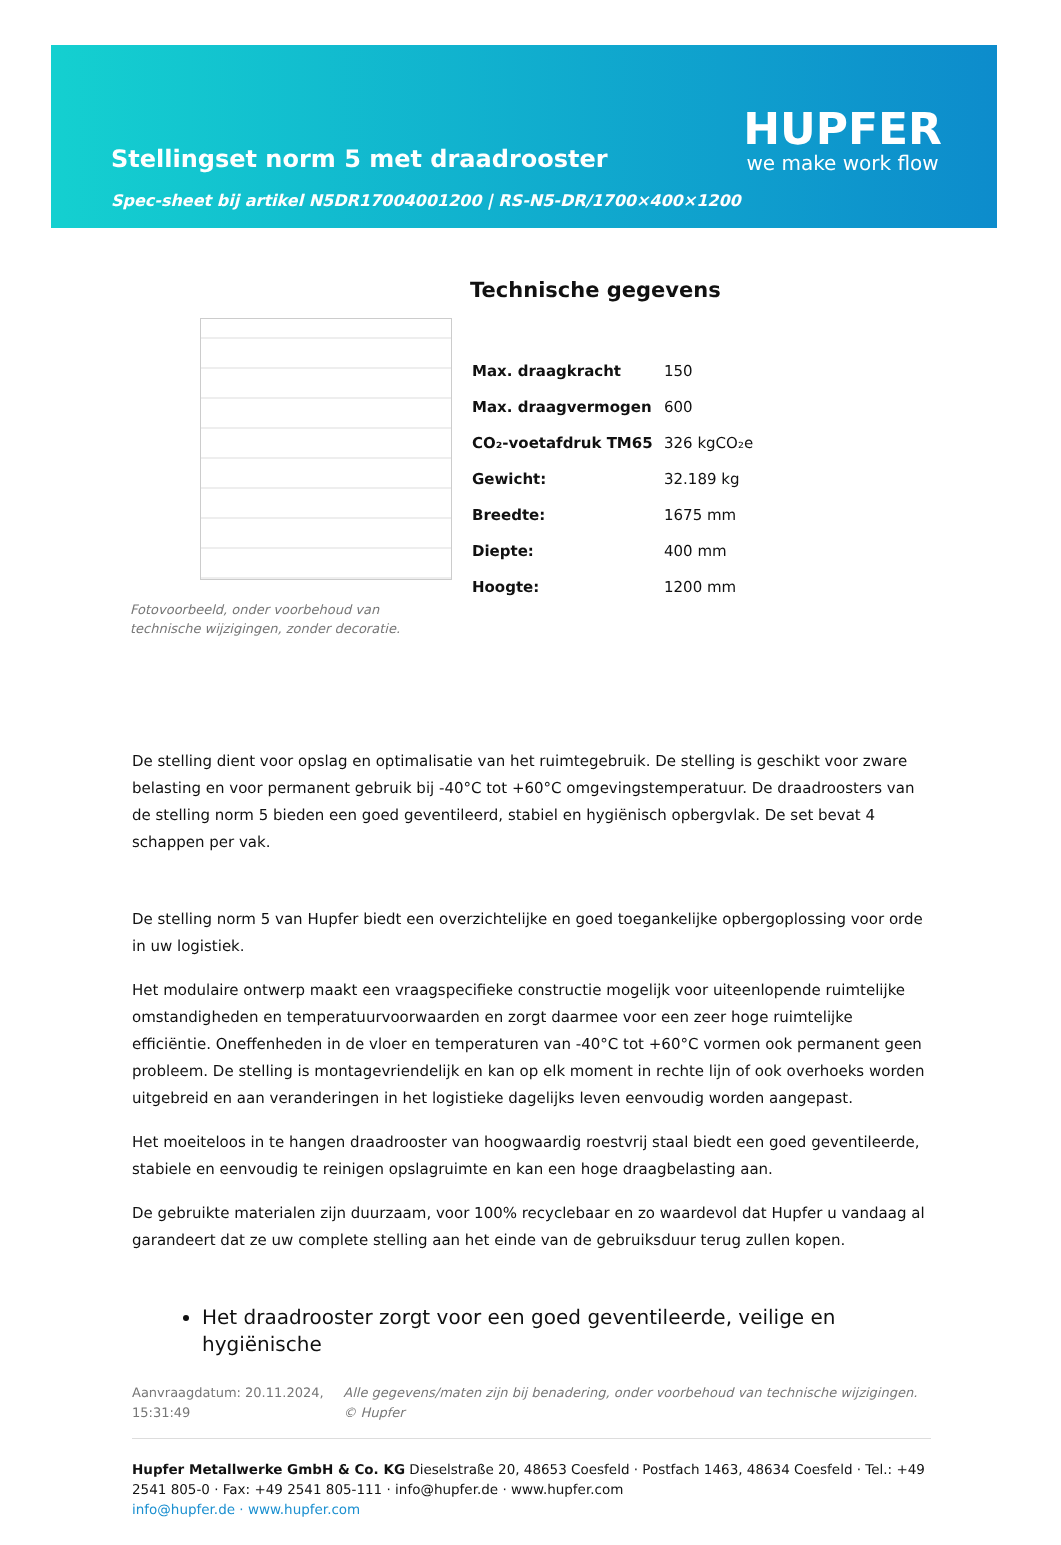Stellingset norm 5 met draadrooster
Spec-sheet bij artikel N5DR17004001200 | RS-N5-DR/1700×400×1200
HUPFER
we make work flow
Fotovoorbeeld, onder voorbehoud van technische wijzigingen, zonder decoratie.
Technische gegevens
| Max. draagkracht | 150 |
| Max. draagvermogen | 600 |
| CO₂-voetafdruk TM65 | 326 kgCO₂e |
| Gewicht: | 32.189 kg |
| Breedte: | 1675 mm |
| Diepte: | 400 mm |
| Hoogte: | 1200 mm |
De stelling dient voor opslag en optimalisatie van het ruimtegebruik. De stelling is geschikt voor zware belasting en voor permanent gebruik bij -40°C tot +60°C omgevingstemperatuur. De draadroosters van de stelling norm 5 bieden een goed geventileerd, stabiel en hygiënisch opbergvlak. De set bevat 4 schappen per vak.
De stelling norm 5 van Hupfer biedt een overzichtelijke en goed toegankelijke opbergoplossing voor orde in uw logistiek.
Het modulaire ontwerp maakt een vraagspecifieke constructie mogelijk voor uiteenlopende ruimtelijke omstandigheden en temperatuurvoorwaarden en zorgt daarmee voor een zeer hoge ruimtelijke efficiëntie. Oneffenheden in de vloer en temperaturen van -40°C tot +60°C vormen ook permanent geen probleem. De stelling is montagevriendelijk en kan op elk moment in rechte lijn of ook overhoeks worden uitgebreid en aan veranderingen in het logistieke dagelijks leven eenvoudig worden aangepast.
Het moeiteloos in te hangen draadrooster van hoogwaardig roestvrij staal biedt een goed geventileerde, stabiele en eenvoudig te reinigen opslagruimte en kan een hoge draagbelasting aan.
De gebruikte materialen zijn duurzaam, voor 100% recyclebaar en zo waardevol dat Hupfer u vandaag al garandeert dat ze uw complete stelling aan het einde van de gebruiksduur terug zullen kopen.
Het draadrooster zorgt voor een goed geventileerde, veilige en hygiënische
Aanvraagdatum: 20.11.2024, 15:31:49
Alle gegevens/maten zijn bij benadering, onder voorbehoud van technische wijzigingen. © Hupfer
Hupfer Metallwerke GmbH & Co. KG Dieselstraße 20, 48653 Coesfeld · Postfach 1463, 48634 Coesfeld · Tel.: +49 2541 805-0 · Fax: +49 2541 805-111 · info@hupfer.de · www.hupfer.com
info@hupfer.de · www.hupfer.com